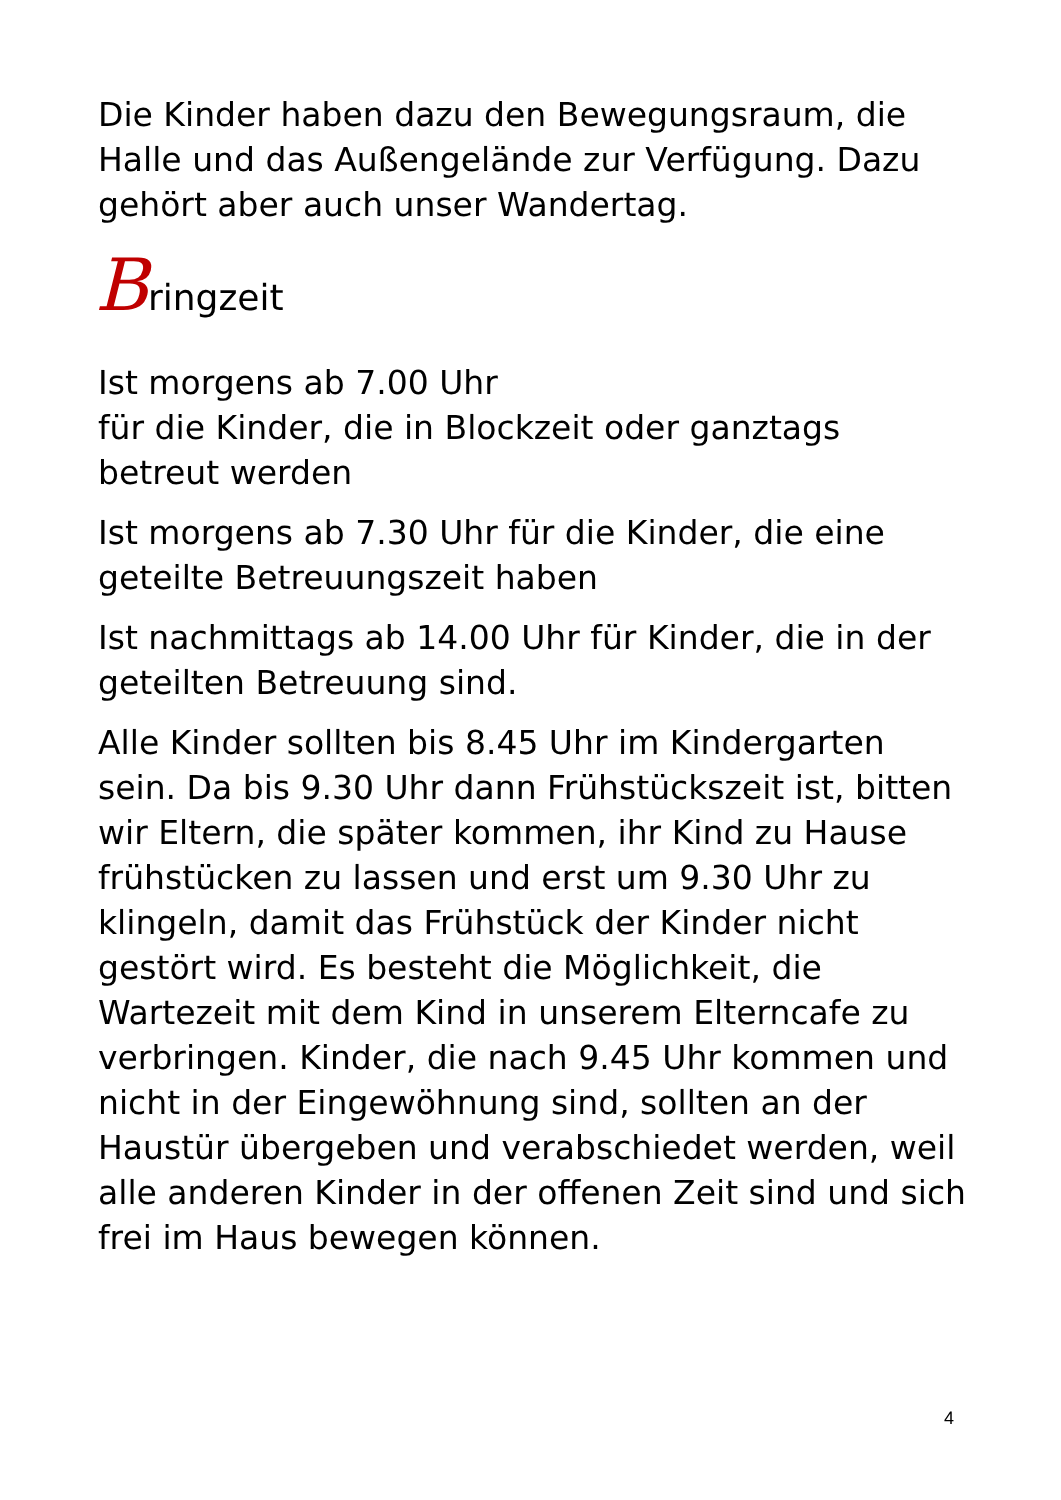Die Kinder haben dazu den Bewegungsraum, die Halle und das Außengelände zur Verfügung. Dazu gehört aber auch unser Wandertag.
Bringzeit
Ist morgens ab 7.00 Uhr
für die Kinder, die in Blockzeit oder ganztags betreut werden
Ist morgens ab 7.30 Uhr für die Kinder, die eine geteilte Betreuungszeit haben
Ist nachmittags ab 14.00 Uhr für Kinder, die in der geteilten Betreuung sind.
Alle Kinder sollten bis 8.45 Uhr im Kindergarten sein. Da bis 9.30 Uhr dann Frühstückszeit ist, bitten wir Eltern, die später kommen, ihr Kind zu Hause frühstücken zu lassen und erst um 9.30 Uhr zu klingeln, damit das Frühstück der Kinder nicht gestört wird. Es besteht die Möglichkeit, die Wartezeit mit dem Kind in unserem Elterncafe zu verbringen. Kinder, die nach 9.45 Uhr kommen und nicht in der Eingewöhnung sind, sollten an der Haustür übergeben und verabschiedet werden, weil alle anderen Kinder in der offenen Zeit sind und sich frei im Haus bewegen können.
4